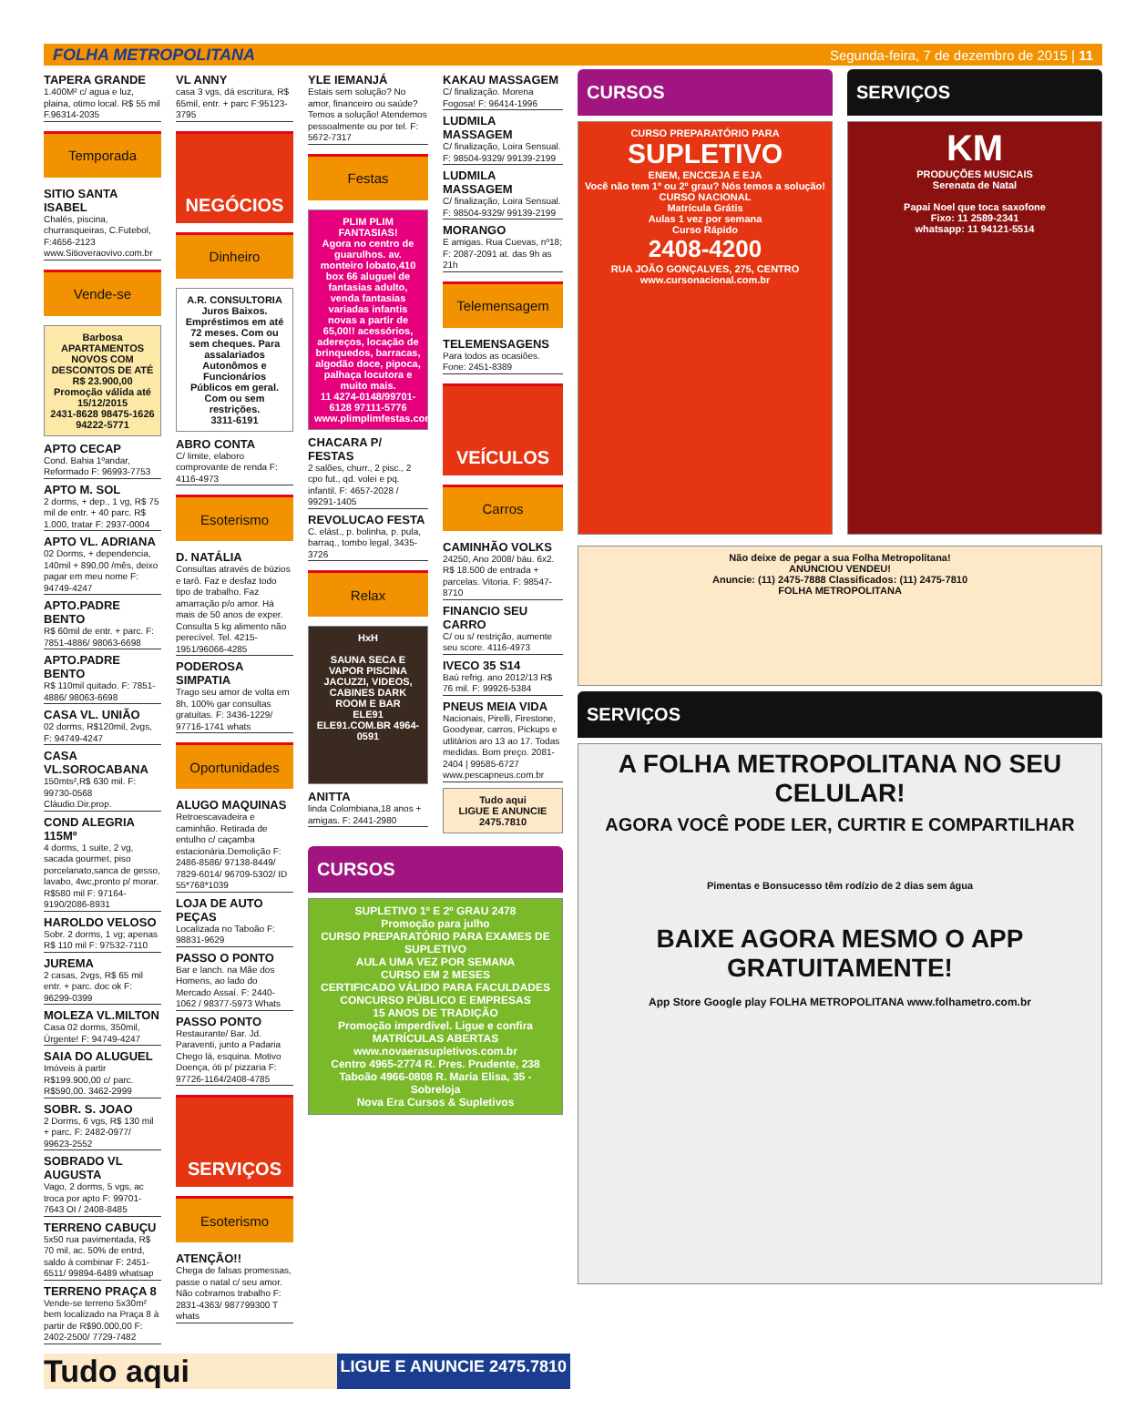FOLHA METROPOLITANA Segunda-feira, 7 de dezembro de 2015 | 11
TAPERA GRANDE
1.400M² c/ agua e luz, plaina, otimo local. R$ 55 mil F.96314-2035
Temporada
SITIO SANTA ISABEL
Chalés, piscina, churrasqueiras, C.Futebol, F:4656-2123 www.Sitioveraovivo.com.br
Vende-se
Barbosa
APARTAMENTOS NOVOS COM DESCONTOS DE ATÉ R$ 23.900,00
Promoção válida até 15/12/2015
2431-8628 98475-1626 94222-5771
APTO CECAP
Cond. Bahia 1ºandar, Reformado F: 96993-7753
APTO M. SOL
2 dorms, + dep., 1 vg, R$ 75 mil de entr. + 40 parc. R$ 1.000, tratar F: 2937-0004
APTO VL. ADRIANA
02 Dorms, + dependencia, 140mil + 890,00 /mês, deixo pagar em meu nome F: 94749-4247
APTO.PADRE BENTO
R$ 60mil de entr. + parc. F: 7851-4886/ 98063-6698
APTO.PADRE BENTO
R$ 110mil quitado. F: 7851-4886/ 98063-6698
CASA VL. UNIÃO
02 dorms, R$120mil, 2vgs, F: 94749-4247
CASA VL.SOROCABANA
150mts²,R$ 630 mil. F: 99730-0568 Cláudio.Dir.prop.
COND ALEGRIA 115Mº
4 dorms, 1 suite, 2 vg, sacada gourmet, piso porcelanato,sanca de gesso, lavabo, 4wc,pronto p/ morar. R$580 mil F: 97164-9190/2086-8931
HAROLDO VELOSO
Sobr. 2 dorms, 1 vg; apenas R$ 110 mil F: 97532-7110
JUREMA
2 casas, 2vgs, R$ 65 mil entr. + parc. doc ok F: 96299-0399
MOLEZA VL.MILTON
Casa 02 dorms, 350mil, Úrgente! F: 94749-4247
SAIA DO ALUGUEL
Imóveis à partir R$199.900,00 c/ parc. R$590,00. 3462-2999
SOBR. S. JOAO
2 Dorms, 6 vgs, R$ 130 mil + parc. F: 2482-0977/ 99623-2552
SOBRADO VL AUGUSTA
Vago, 2 dorms, 5 vgs, ac troca por apto F: 99701-7643 OI / 2408-8485
TERRENO CABUÇU
5x50 rua pavimentada, R$ 70 mil, ac. 50% de entrd, saldo à combinar F: 2451-6511/ 99894-6489 whatsap
TERRENO PRAÇA 8
Vende-se terreno 5x30m² bem localizado na Praça 8 à partir de R$90.000,00 F: 2402-2500/ 7729-7482
VL ANNY
casa 3 vgs, dá escritura, R$ 65mil, entr. + parc F:95123-3795
NEGÓCIOS
Dinheiro
A.R. CONSULTORIA
Juros Baixos.
Empréstimos em até 72 meses. Com ou sem cheques. Para assalariados Autonômos e Funcionários Públicos em geral.
Com ou sem restrições.
3311-6191
ABRO CONTA
C/ limite, elaboro comprovante de renda F: 4116-4973
Esoterismo
D. NATÁLIA
Consultas através de búzios e tarô. Faz e desfaz todo tipo de trabalho. Faz amarração p/o amor. Há mais de 50 anos de exper. Consulta 5 kg alimento não perecível. Tel. 4215-1951/96066-4285
PODEROSA SIMPATIA
Trago seu amor de volta em 8h, 100% gar consultas gratuitas. F: 3436-1229/ 97716-1741 whats
Oportunidades
ALUGO MAQUINAS
Retroescavadeira e caminhão. Retirada de entulho c/ caçamba estacionária.Demolição F: 2486-8586/ 97138-8449/ 7829-6014/ 96709-5302/ ID 55*768*1039
LOJA DE AUTO PEÇAS
Localizada no Taboão F: 98831-9629
PASSO O PONTO
Bar e lanch. na Mãe dos Homens, ao lado do Mercado Assaí. F: 2440-1062 / 98377-5973 Whats
PASSO PONTO
Restaurante/ Bar. Jd. Paraventi, junto a Padaria Chego lá, esquina. Motivo Doença, óti p/ pizzaria F: 97726-1164/2408-4785
SERVIÇOS
Esoterismo
ATENÇÃO!!
Chega de falsas promessas, passe o natal c/ seu amor. Não cobramos trabalho F: 2831-4363/ 987799300 T whats
YLE IEMANJÁ
Estais sem solução? No amor, financeiro ou saúde? Temos a solução! Atendemos pessoalmente ou por tel. F: 5672-7317
Festas
PLIM PLIM FANTASIAS!
Agora no centro de guarulhos. av. monteiro lobato,410 box 66 aluguel de fantasias adulto, venda fantasias variadas infantis novas a partir de 65,00!! acessórios, adereços, locação de brinquedos, barracas, algodão doce, pipoca, palhaça locutora e muito mais.
11 4274-0148/99701-6128 97111-5776
www.plimplimfestas.com.br
CHACARA P/ FESTAS
2 salões, churr., 2 pisc., 2 cpo fut., qd. volei e pq. infantil. F: 4657-2028 / 99291-1405
REVOLUCAO FESTA
C. elást., p. bolinha, p. pula, barraq., tombo legal, 3435-3726
Relax
HxH
SAUNA SECA E VAPOR PISCINA JACUZZI, VIDEOS, CABINES DARK ROOM E BAR
ELE91
ELE91.COM.BR 4964-0591
ANITTA
linda Colombiana,18 anos + amigas. F: 2441-2980
KAKAU MASSAGEM
C/ finalização. Morena Fogosa! F: 96414-1996
LUDMILA MASSAGEM
C/ finalização, Loira Sensual. F: 98504-9329/ 99139-2199
LUDMILA MASSAGEM
C/ finalização, Loira Sensual. F: 98504-9329/ 99139-2199
MORANGO
E amigas. Rua Cuevas, nº18; F: 2087-2091 at. das 9h as 21h
Telemensagem
TELEMENSAGENS
Para todos as ocasiões. Fone: 2451-8389
VEÍCULOS
Carros
CAMINHÃO VOLKS
24250, Ano 2008/ báu. 6x2. R$ 18.500 de entrada + parcelas. Vitoria. F: 98547-8710
FINANCIO SEU CARRO
C/ ou s/ restrição, aumente seu score. 4116-4973
IVECO 35 S14
Baú refrig. ano 2012/13 R$ 76 mil. F: 99926-5384
PNEUS MEIA VIDA
Nacionais, Pirelli, Firestone, Goodyear, carros, Pickups e utlitários aro 13 ao 17. Todas medidas. Bom preço. 2081-2404 | 99585-6727 www.pescapneus.com.br
Tudo aqui
LIGUE E ANUNCIE 2475.7810
CURSOS
SUPLETIVO 1º E 2º GRAU 2478
Promoção para julho
CURSO PREPARATÓRIO PARA EXAMES DE SUPLETIVO
AULA UMA VEZ POR SEMANA
CURSO EM 2 MESES
CERTIFICADO VÁLIDO PARA FACULDADES CONCURSO PÚBLICO E EMPRESAS
15 ANOS DE TRADIÇÃO
Promoção imperdível. Ligue e confira
MATRÍCULAS ABERTAS
www.novaerasupletivos.com.br
Centro 4965-2774 R. Pres. Prudente, 238
Taboão 4966-0808 R. Maria Elisa, 35 - Sobreloja
Nova Era Cursos & Supletivos
CURSOS
CURSO PREPARATÓRIO PARA
SUPLETIVO
ENEM, ENCCEJA E EJA
Você não tem 1º ou 2º grau? Nós temos a solução!
CURSO NACIONAL
Matrícula Grátis
Aulas 1 vez por semana
Curso Rápido
2408-4200
RUA JOÃO GONÇALVES, 275, CENTRO
www.cursonacional.com.br
SERVIÇOS
KM
PRODUÇÕES MUSICAIS
Serenata de Natal
Papai Noel que toca saxofone
Fixo: 11 2589-2341
whatsapp: 11 94121-5514
Não deixe de pegar a sua Folha Metropolitana!
ANUNCIOU VENDEU!
Anuncie: (11) 2475-7888 Classificados: (11) 2475-7810
FOLHA METROPOLITANA
SERVIÇOS
A FOLHA METROPOLITANA NO SEU CELULAR!
AGORA VOCÊ PODE LER, CURTIR E COMPARTILHAR
Pimentas e Bonsucesso têm rodízio de 2 dias sem água
BAIXE AGORA MESMO O APP GRATUITAMENTE!
App Store Google play FOLHA METROPOLITANA www.folhametro.com.br
Tudo aqui LIGUE E ANUNCIE 2475.7810